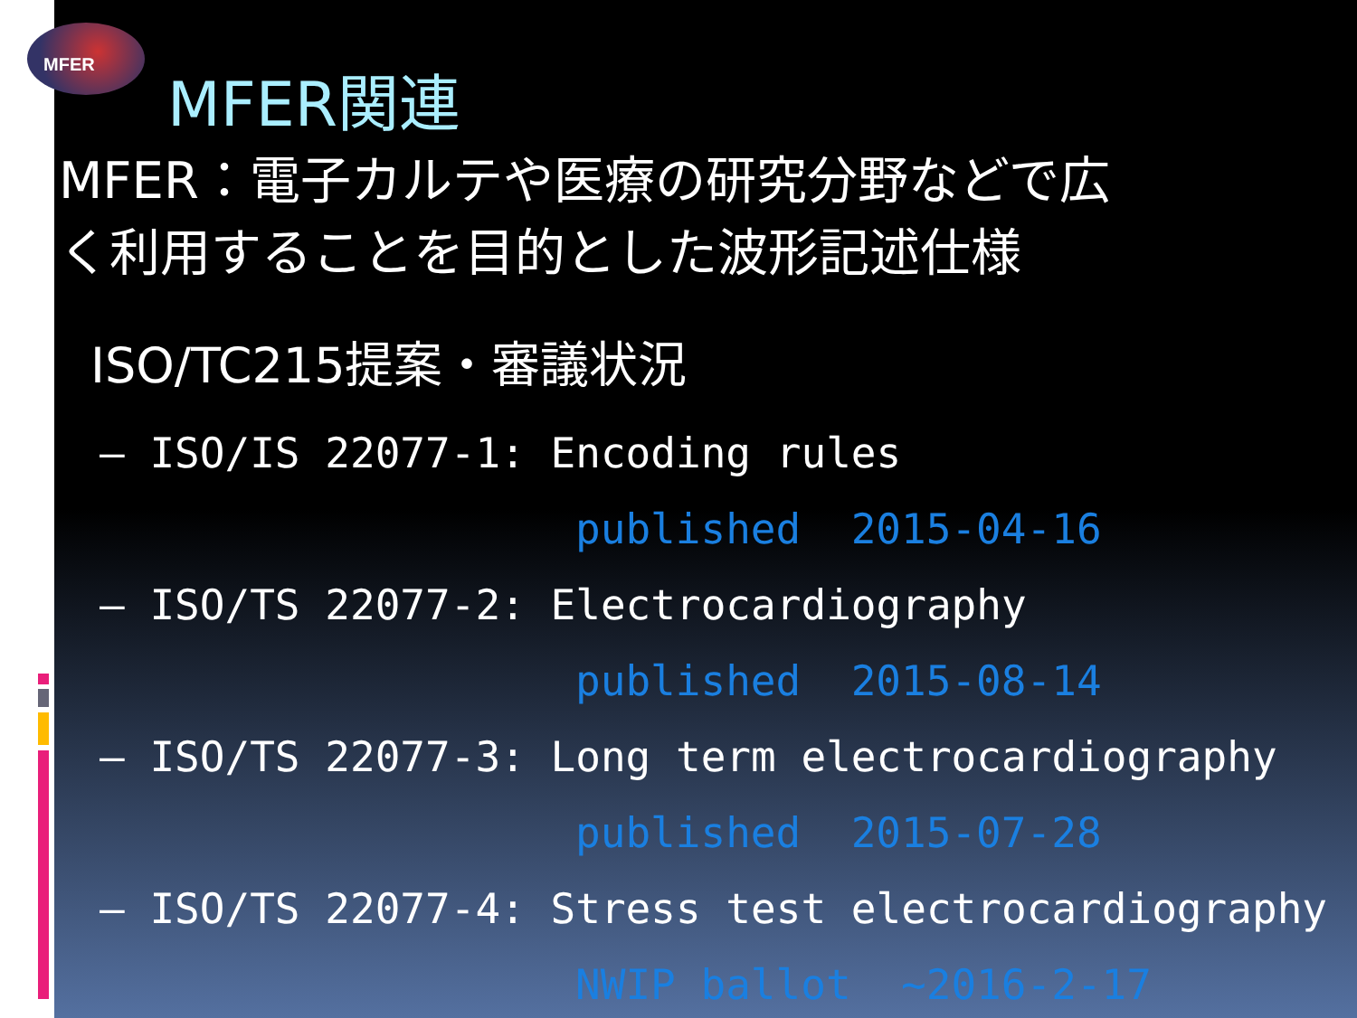MFER
MFER関連
MFER：電子カルテや医療の研究分野などで広
く利用することを目的とした波形記述仕様
ISO/TC215提案・審議状況
– ISO/IS 22077-1: Encoding rules
published 2015-04-16
– ISO/TS 22077-2: Electrocardiography
published 2015-08-14
– ISO/TS 22077-3: Long term electrocardiography
published 2015-07-28
– ISO/TS 22077-4: Stress test electrocardiography
NWIP ballot ~2016-2-17